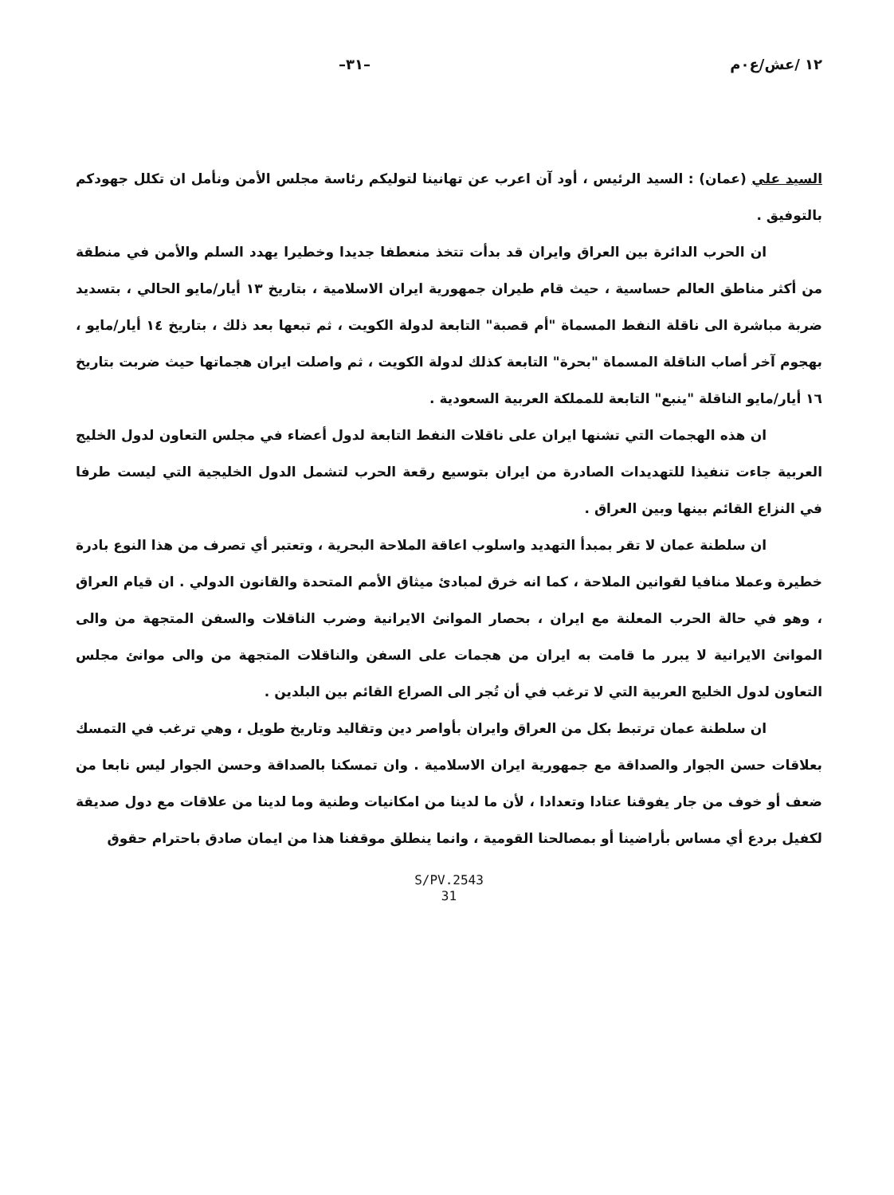١٢ /عش/ع٠م –٣١–
السيد علي (عمان) : السيد الرئيس ، أود آن اعرب عن تهانينا لتوليكم رئاسة مجلس الأمن ونأمل ان تكلل جهودكم بالتوفيق .
ان الحرب الدائرة بين العراق وايران قد بدأت تتخذ منعطفا جديدا وخطيرا يهدد السلم والأمن في منطقة من أكثر مناطق العالم حساسية ، حيث قام طيران جمهورية ايران الاسلامية ، بتاريخ ١٣ أيار/مايو الحالي ، بتسديد ضربة مباشرة الى ناقلة النفط المسماة "أم قصبة" التابعة لدولة الكويت ، ثم تبعها بعد ذلك ، بتاريخ ١٤ أيار/مايو ، بهجوم آخر أصاب الناقلة المسماة "بحرة" التابعة كذلك لدولة الكويت ، ثم واصلت ايران هجماتها حيث ضربت بتاريخ ١٦ أيار/مايو الناقلة "ينبع" التابعة للمملكة العربية السعودية .
ان هذه الهجمات التي تشنها ايران على ناقلات النفط التابعة لدول أعضاء في مجلس التعاون لدول الخليج العربية جاءت تنفيذا للتهديدات الصادرة من ايران بتوسيع رقعة الحرب لتشمل الدول الخليجية التي ليست طرفا في النزاع القائم بينها وبين العراق .
ان سلطنة عمان لا تقر بمبدأ التهديد واسلوب اعاقة الملاحة البحرية ، وتعتبر أي تصرف من هذا النوع بادرة خطيرة وعملا منافيا لقوانين الملاحة ، كما انه خرق لمبادئ ميثاق الأمم المتحدة والقانون الدولي . ان قيام العراق ، وهو في حالة الحرب المعلنة مع ايران ، بحصار الموانئ الايرانية وضرب الناقلات والسفن المتجهة من والى الموانئ الايرانية لا يبرر ما قامت به ايران من هجمات على السفن والناقلات المتجهة من والى موانئ مجلس التعاون لدول الخليج العربية التي لا ترغب في أن تُجر الى الصراع القائم بين البلدين .
ان سلطنة عمان ترتبط بكل من العراق وايران بأواصر دين وتقاليد وتاريخ طويل ، وهي ترغب في التمسك بعلاقات حسن الجوار والصداقة مع جمهورية ايران الاسلامية . وان تمسكنا بالصداقة وحسن الجوار ليس نابعا من ضعف أو خوف من جار يفوقنا عتادا وتعدادا ، لأن ما لدينا من امكانيات وطنية وما لدينا من علاقات مع دول صديقة لكفيل بردع أي مساس بأراضينا أو بمصالحنا القومية ، وانما ينطلق موقفنا هذا من ايمان صادق باحترام حقوق
S/PV.2543
31